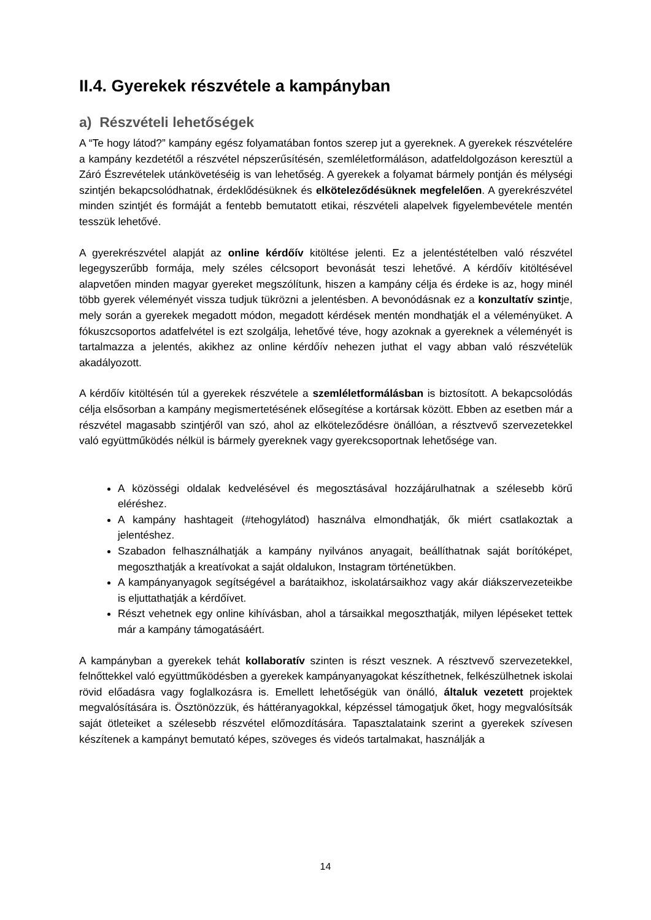II.4. Gyerekek részvétele a kampányban
a) Részvételi lehetőségek
A “Te hogy látod?” kampány egész folyamatában fontos szerep jut a gyereknek. A gyerekek részvételére a kampány kezdetétől a részvétel népszerűsítésén, szemléletformáláson, adatfeldolgozáson keresztül a Záró Észrevételek utánkövetéséig is van lehetőség. A gyerekek a folyamat bármely pontján és mélységi szintjén bekapcsolódhatnak, érdeklődésüknek és elköteleződésüknek megfelelően. A gyerekrészvétel minden szintjét és formáját a fentebb bemutatott etikai, részvételi alapelvek figyelembevétele mentén tesszük lehetővé.
A gyerekrészvétel alapját az online kérdőív kitöltése jelenti. Ez a jelentéstételben való részvétel legegyszerűbb formája, mely széles célcsoport bevonását teszi lehetővé. A kérdőív kitöltésével alapvetően minden magyar gyereket megszólítunk, hiszen a kampány célja és érdeke is az, hogy minél több gyerek véleményét vissza tudjuk tükrözni a jelentésben. A bevonódásnak ez a konzultatív szintje, mely során a gyerekek megadott módon, megadott kérdések mentén mondhatják el a véleményüket. A fókuszcsoportos adatfelvétel is ezt szolgálja, lehetővé téve, hogy azoknak a gyereknek a véleményét is tartalmazza a jelentés, akikhez az online kérdőív nehezen juthat el vagy abban való részvételük akadályozott.
A kérdőív kitöltésén túl a gyerekek részvétele a szemléletformálásban is biztosított. A bekapcsolódás célja elsősorban a kampány megismertetésének elősegítése a kortársak között. Ebben az esetben már a részvétel magasabb szintjéről van szó, ahol az elköteleződésre önállóan, a résztvevő szervezetekkel való együttműködés nélkül is bármely gyereknek vagy gyerekcsoportnak lehetősége van.
A közösségi oldalak kedvelésével és megosztásával hozzájárulhatnak a szélesebb körű eléréshez.
A kampány hashtageit (#tehogylátod) használva elmondhatják, ők miért csatlakoztak a jelentéshez.
Szabadon felhasználhatják a kampány nyilvános anyagait, beállíthatnak saját borítóképet, megoszthatják a kreatívokat a saját oldalukon, Instagram történetükben.
A kampányanyagok segítségével a barátaikhoz, iskolatársaikhoz vagy akár diákszervezeteikbe is eljuttathatják a kérdőívet.
Részt vehetnek egy online kihívásban, ahol a társaikkal megoszthatják, milyen lépéseket tettek már a kampány támogatásáért.
A kampányban a gyerekek tehát kollaboratív szinten is részt vesznek. A résztvevő szervezetekkel, felnőttekkel való együttműködésben a gyerekek kampányanyagokat készíthetnek, felkészülhetnek iskolai rövid előadásra vagy foglalkozásra is. Emellett lehetőségük van önálló, általuk vezetett projektek megvalósítására is. Ösztönözzük, és háttéranyagokkal, képzéssel támogatjuk őket, hogy megvalósítsák saját ötleteiket a szélesebb részvétel előmozdítására. Tapasztalataink szerint a gyerekek szívesen készítenek a kampányt bemutató képes, szöveges és videós tartalmakat, használják a
14